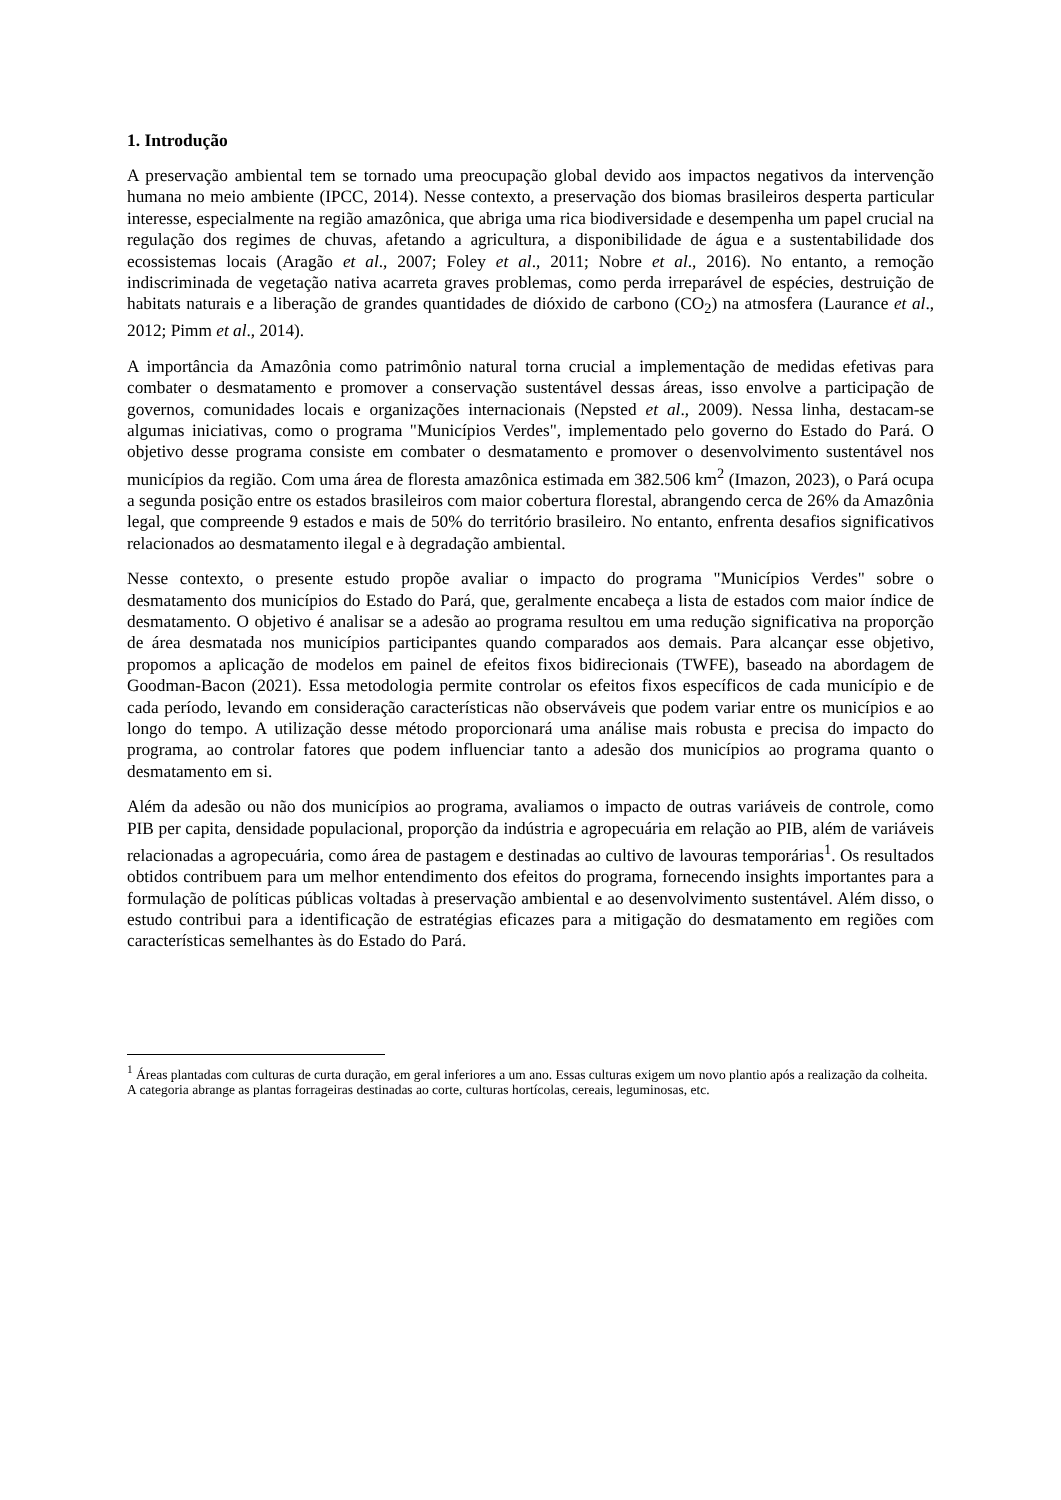1. Introdução
A preservação ambiental tem se tornado uma preocupação global devido aos impactos negativos da intervenção humana no meio ambiente (IPCC, 2014). Nesse contexto, a preservação dos biomas brasileiros desperta particular interesse, especialmente na região amazônica, que abriga uma rica biodiversidade e desempenha um papel crucial na regulação dos regimes de chuvas, afetando a agricultura, a disponibilidade de água e a sustentabilidade dos ecossistemas locais (Aragão et al., 2007; Foley et al., 2011; Nobre et al., 2016). No entanto, a remoção indiscriminada de vegetação nativa acarreta graves problemas, como perda irreparável de espécies, destruição de habitats naturais e a liberação de grandes quantidades de dióxido de carbono (CO<sub>2</sub>) na atmosfera (Laurance et al., 2012; Pimm et al., 2014).
A importância da Amazônia como patrimônio natural torna crucial a implementação de medidas efetivas para combater o desmatamento e promover a conservação sustentável dessas áreas, isso envolve a participação de governos, comunidades locais e organizações internacionais (Nepsted et al., 2009). Nessa linha, destacam-se algumas iniciativas, como o programa "Municípios Verdes", implementado pelo governo do Estado do Pará. O objetivo desse programa consiste em combater o desmatamento e promover o desenvolvimento sustentável nos municípios da região. Com uma área de floresta amazônica estimada em 382.506 km<sup>2</sup> (Imazon, 2023), o Pará ocupa a segunda posição entre os estados brasileiros com maior cobertura florestal, abrangendo cerca de 26% da Amazônia legal, que compreende 9 estados e mais de 50% do território brasileiro. No entanto, enfrenta desafios significativos relacionados ao desmatamento ilegal e à degradação ambiental.
Nesse contexto, o presente estudo propõe avaliar o impacto do programa "Municípios Verdes" sobre o desmatamento dos municípios do Estado do Pará, que, geralmente encabeça a lista de estados com maior índice de desmatamento. O objetivo é analisar se a adesão ao programa resultou em uma redução significativa na proporção de área desmatada nos municípios participantes quando comparados aos demais. Para alcançar esse objetivo, propomos a aplicação de modelos em painel de efeitos fixos bidirecionais (TWFE), baseado na abordagem de Goodman-Bacon (2021). Essa metodologia permite controlar os efeitos fixos específicos de cada município e de cada período, levando em consideração características não observáveis que podem variar entre os municípios e ao longo do tempo. A utilização desse método proporcionará uma análise mais robusta e precisa do impacto do programa, ao controlar fatores que podem influenciar tanto a adesão dos municípios ao programa quanto o desmatamento em si.
Além da adesão ou não dos municípios ao programa, avaliamos o impacto de outras variáveis de controle, como PIB per capita, densidade populacional, proporção da indústria e agropecuária em relação ao PIB, além de variáveis relacionadas a agropecuária, como área de pastagem e destinadas ao cultivo de lavouras temporárias<sup>1</sup>. Os resultados obtidos contribuem para um melhor entendimento dos efeitos do programa, fornecendo insights importantes para a formulação de políticas públicas voltadas à preservação ambiental e ao desenvolvimento sustentável. Além disso, o estudo contribui para a identificação de estratégias eficazes para a mitigação do desmatamento em regiões com características semelhantes às do Estado do Pará.
<sup>1</sup> Áreas plantadas com culturas de curta duração, em geral inferiores a um ano. Essas culturas exigem um novo plantio após a realização da colheita. A categoria abrange as plantas forrageiras destinadas ao corte, culturas hortícolas, cereais, leguminosas, etc.